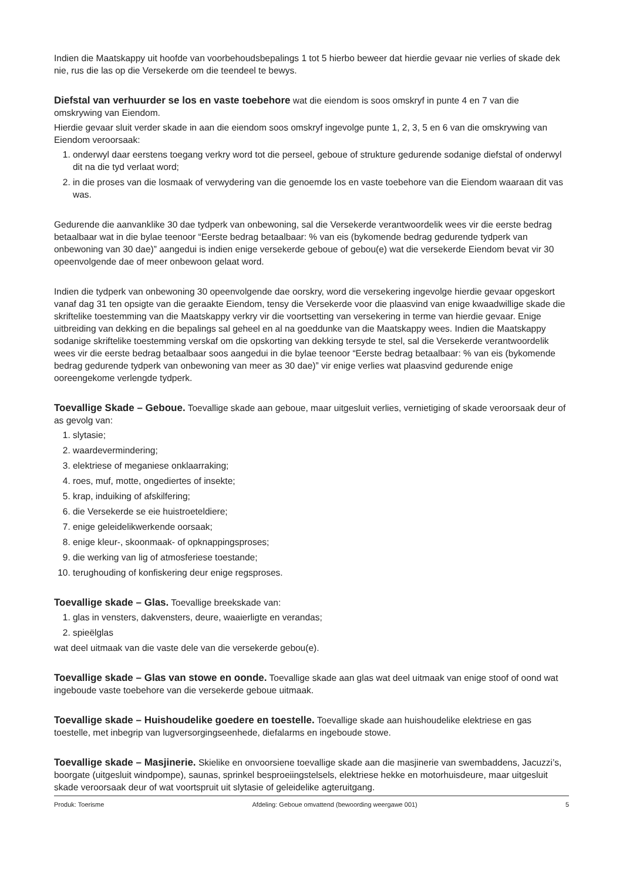Indien die Maatskappy uit hoofde van voorbehoudsbepalings 1 tot 5 hierbo beweer dat hierdie gevaar nie verlies of skade dek nie, rus die las op die Versekerde om die teendeel te bewys.
Diefstal van verhuurder se los en vaste toebehore wat die eiendom is soos omskryf in punte 4 en 7 van die omskrywing van Eiendom.
Hierdie gevaar sluit verder skade in aan die eiendom soos omskryf ingevolge punte 1, 2, 3, 5 en 6 van die omskrywing van Eiendom veroorsaak:
1. onderwyl daar eerstens toegang verkry word tot die perseel, geboue of strukture gedurende sodanige diefstal of onderwyl dit na die tyd verlaat word;
2. in die proses van die losmaak of verwydering van die genoemde los en vaste toebehore van die Eiendom waaraan dit vas was.
Gedurende die aanvanklike 30 dae tydperk van onbewoning, sal die Versekerde verantwoordelik wees vir die eerste bedrag betaalbaar wat in die bylae teenoor “Eerste bedrag betaalbaar: % van eis (bykomende bedrag gedurende tydperk van onbewoning van 30 dae)” aangedui is indien enige versekerde geboue of gebou(e) wat die versekerde Eiendom bevat vir 30 opeenvolgende dae of meer onbewoon gelaat word.
Indien die tydperk van onbewoning 30 opeenvolgende dae oorskry, word die versekering ingevolge hierdie gevaar opgeskort vanaf dag 31 ten opsigte van die geraakte Eiendom, tensy die Versekerde voor die plaasvind van enige kwaadwillige skade die skriftelike toestemming van die Maatskappy verkry vir die voortsetting van versekering in terme van hierdie gevaar. Enige uitbreiding van dekking en die bepalings sal geheel en al na goeddunke van die Maatskappy wees. Indien die Maatskappy sodanige skriftelike toestemming verskaf om die opskorting van dekking tersyde te stel, sal die Versekerde verantwoordelik wees vir die eerste bedrag betaalbaar soos aangedui in die bylae teenoor “Eerste bedrag betaalbaar: % van eis (bykomende bedrag gedurende tydperk van onbewoning van meer as 30 dae)” vir enige verlies wat plaasvind gedurende enige ooreengekome verlengde tydperk.
Toevallige Skade – Geboue. Toevallige skade aan geboue, maar uitgesluit verlies, vernietiging of skade veroorsaak deur of as gevolg van:
1. slytasie;
2. waardevermindering;
3. elektriese of meganiese onklaarraking;
4. roes, muf, motte, ongediertes of insekte;
5. krap, induiking of afskilfering;
6. die Versekerde se eie huistroeteldiere;
7. enige geleidelikwerkende oorsaak;
8. enige kleur-, skoonmaak- of opknappingsproses;
9. die werking van lig of atmosferiese toestande;
10. terughouding of konfiskering deur enige regsproses.
Toevallige skade – Glas. Toevallige breekskade van:
1. glas in vensters, dakvensters, deure, waaierligte en verandas;
2. spieëlglas
wat deel uitmaak van die vaste dele van die versekerde gebou(e).
Toevallige skade – Glas van stowe en oonde. Toevallige skade aan glas wat deel uitmaak van enige stoof of oond wat ingeboude vaste toebehore van die versekerde geboue uitmaak.
Toevallige skade – Huishoudelike goedere en toestelle. Toevallige skade aan huishoudelike elektriese en gas toestelle, met inbegrip van lugversorgingseenhede, diefalarms en ingeboude stowe.
Toevallige skade – Masjinerie. Skielike en onvoorsiene toevallige skade aan die masjinerie van swembaddens, Jacuzzi’s, boorgate (uitgesluit windpompe), saunas, sprinkel besproeiingstelsels, elektriese hekke en motorhuisdeure, maar uitgesluit skade veroorsaak deur of wat voortspruit uit slytasie of geleidelike agteruitgang.
Produk: Toerisme Afdeling: Geboue omvattend (bewoording weergawe 001) 5